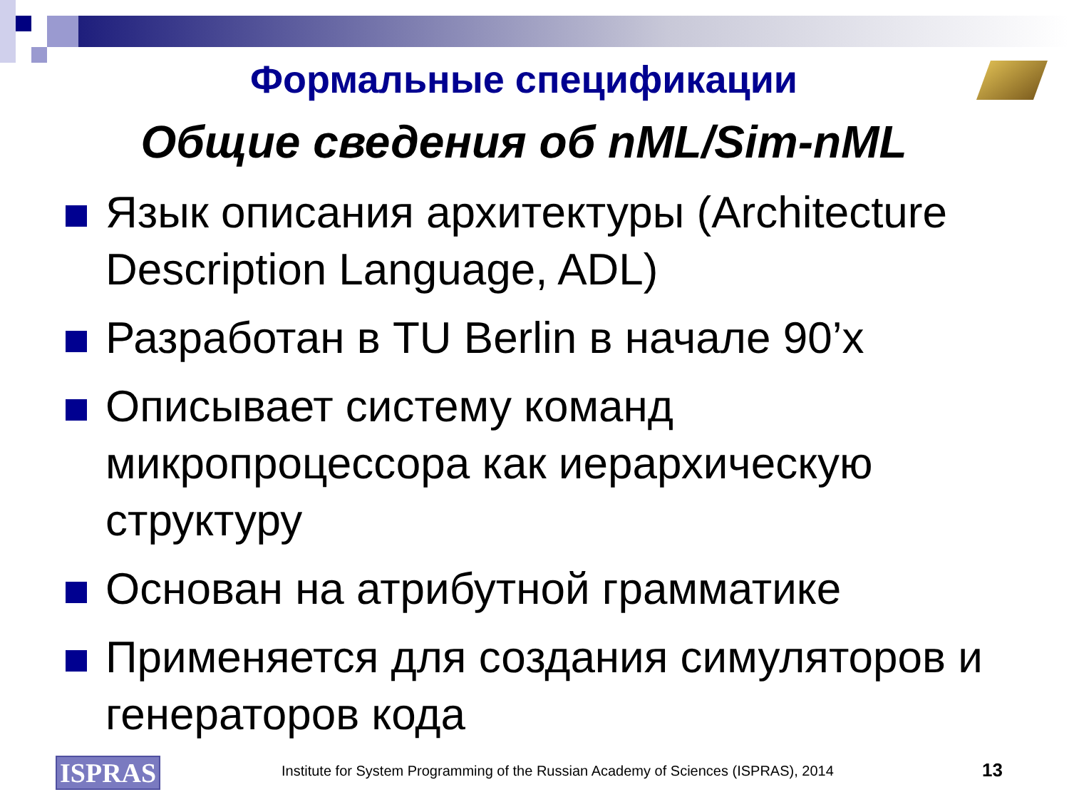Формальные спецификации
Общие сведения об nML/Sim-nML
Язык описания архитектуры (Architecture Description Language, ADL)
Разработан в TU Berlin в начале 90’х
Описывает систему команд микропроцессора как иерархическую структуру
Основан на атрибутной грамматике
Применяется для создания симуляторов и генераторов кода
ISPRAS
Institute for System Programming of the Russian Academy of Sciences (ISPRAS), 2014
13